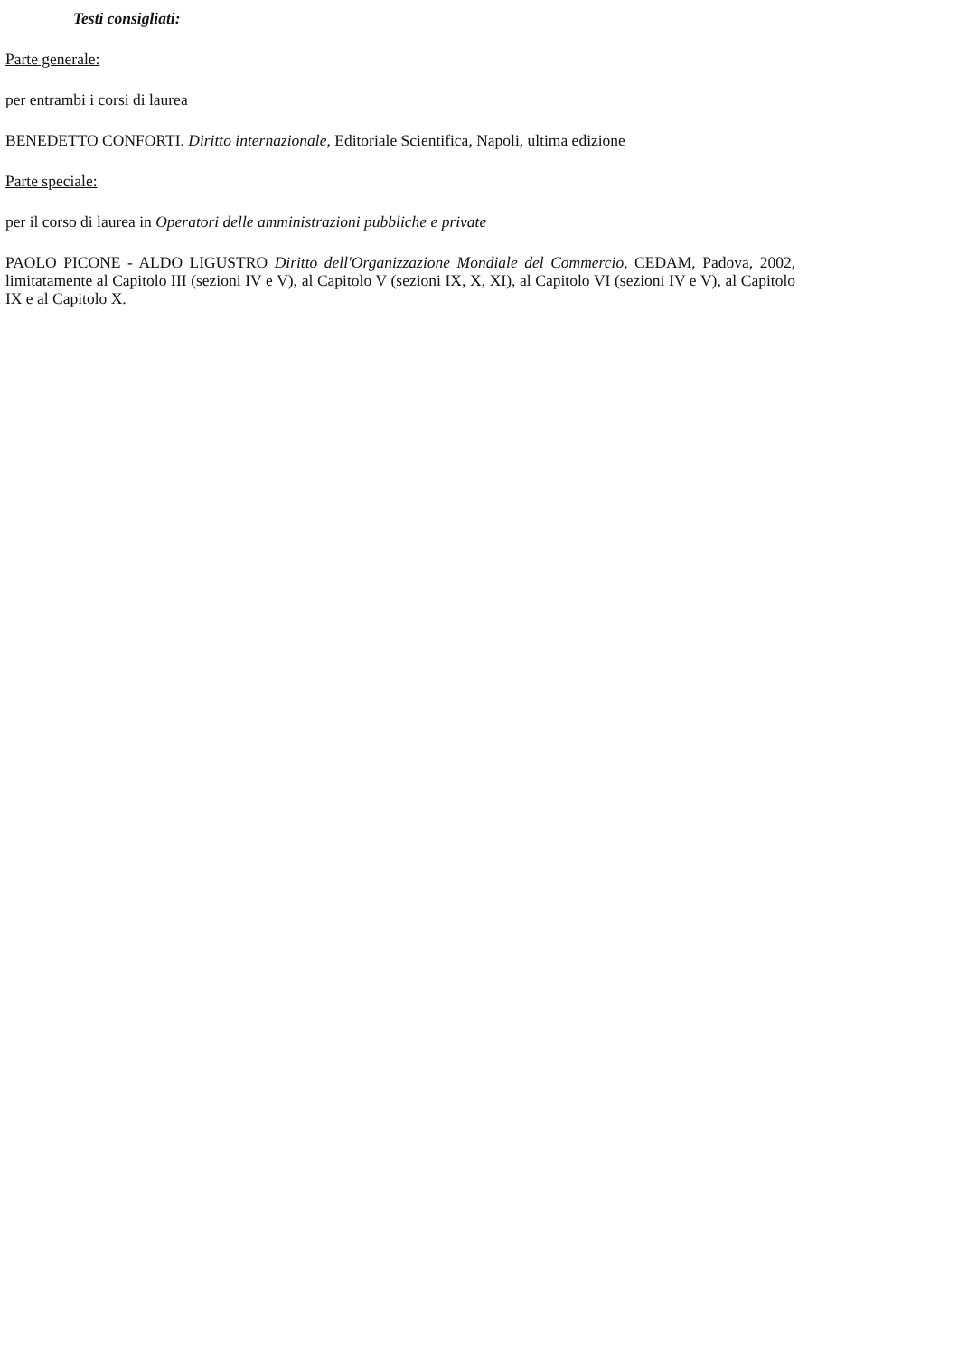Testi consigliati:
Parte generale:
per entrambi i corsi di laurea
BENEDETTO CONFORTI. Diritto internazionale, Editoriale Scientifica, Napoli, ultima edizione
Parte speciale:
per il corso di laurea in Operatori delle amministrazioni pubbliche e private
PAOLO PICONE - ALDO LIGUSTRO Diritto dell'Organizzazione Mondiale del Commercio, CEDAM, Padova, 2002, limitatamente al Capitolo III (sezioni IV e V), al Capitolo V (sezioni IX, X, XI), al Capitolo VI (sezioni IV e V), al Capitolo IX e al Capitolo X.